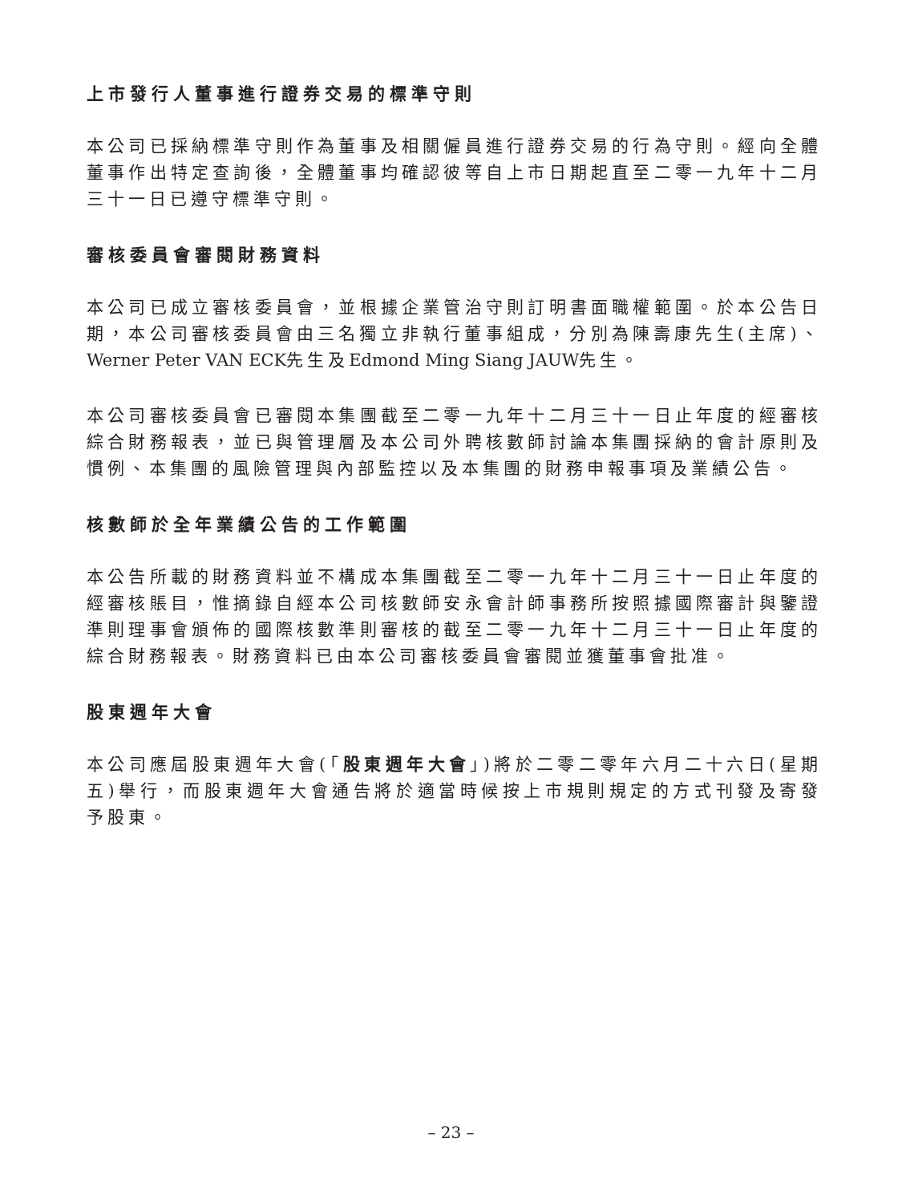上市發行人董事進行證券交易的標準守則
本公司已採納標準守則作為董事及相關僱員進行證券交易的行為守則。經向全體董事作出特定查詢後，全體董事均確認彼等自上市日期起直至二零一九年十二月三十一日已遵守標準守則。
審核委員會審閱財務資料
本公司已成立審核委員會，並根據企業管治守則訂明書面職權範圍。於本公告日期，本公司審核委員會由三名獨立非執行董事組成，分別為陳壽康先生(主席)、Werner Peter VAN ECK先生及Edmond Ming Siang JAUW先生。
本公司審核委員會已審閱本集團截至二零一九年十二月三十一日止年度的經審核綜合財務報表，並已與管理層及本公司外聘核數師討論本集團採納的會計原則及慣例、本集團的風險管理與內部監控以及本集團的財務申報事項及業績公告。
核數師於全年業績公告的工作範圍
本公告所載的財務資料並不構成本集團截至二零一九年十二月三十一日止年度的經審核賬目，惟摘錄自經本公司核數師安永會計師事務所按照據國際審計與鑒證準則理事會頒佈的國際核數準則審核的截至二零一九年十二月三十一日止年度的綜合財務報表。財務資料已由本公司審核委員會審閱並獲董事會批准。
股東週年大會
本公司應屆股東週年大會(「股東週年大會」)將於二零二零年六月二十六日(星期五)舉行，而股東週年大會通告將於適當時候按上市規則規定的方式刊發及寄發予股東。
– 23 –